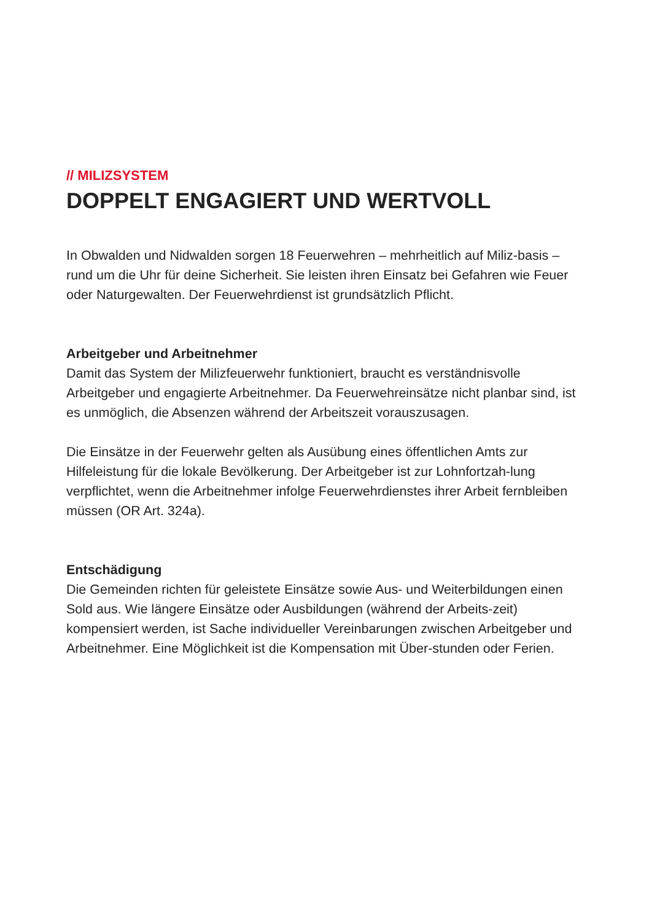// MILIZSYSTEM
DOPPELT ENGAGIERT UND WERTVOLL
In Obwalden und Nidwalden sorgen 18 Feuerwehren – mehrheitlich auf Miliz-basis – rund um die Uhr für deine Sicherheit. Sie leisten ihren Einsatz bei Gefahren wie Feuer oder Naturgewalten. Der Feuerwehrdienst ist grundsätzlich Pflicht.
Arbeitgeber und Arbeitnehmer
Damit das System der Milizfeuerwehr funktioniert, braucht es verständnisvolle Arbeitgeber und engagierte Arbeitnehmer. Da Feuerwehreinsätze nicht planbar sind, ist es unmöglich, die Absenzen während der Arbeitszeit vorauszusagen.
Die Einsätze in der Feuerwehr gelten als Ausübung eines öffentlichen Amts zur Hilfeleistung für die lokale Bevölkerung. Der Arbeitgeber ist zur Lohnfortzah-lung verpflichtet, wenn die Arbeitnehmer infolge Feuerwehrdienstes ihrer Arbeit fernbleiben müssen (OR Art. 324a).
Entschädigung
Die Gemeinden richten für geleistete Einsätze sowie Aus- und Weiterbildungen einen Sold aus. Wie längere Einsätze oder Ausbildungen (während der Arbeits-zeit) kompensiert werden, ist Sache individueller Vereinbarungen zwischen Arbeitgeber und Arbeitnehmer. Eine Möglichkeit ist die Kompensation mit Über-stunden oder Ferien.